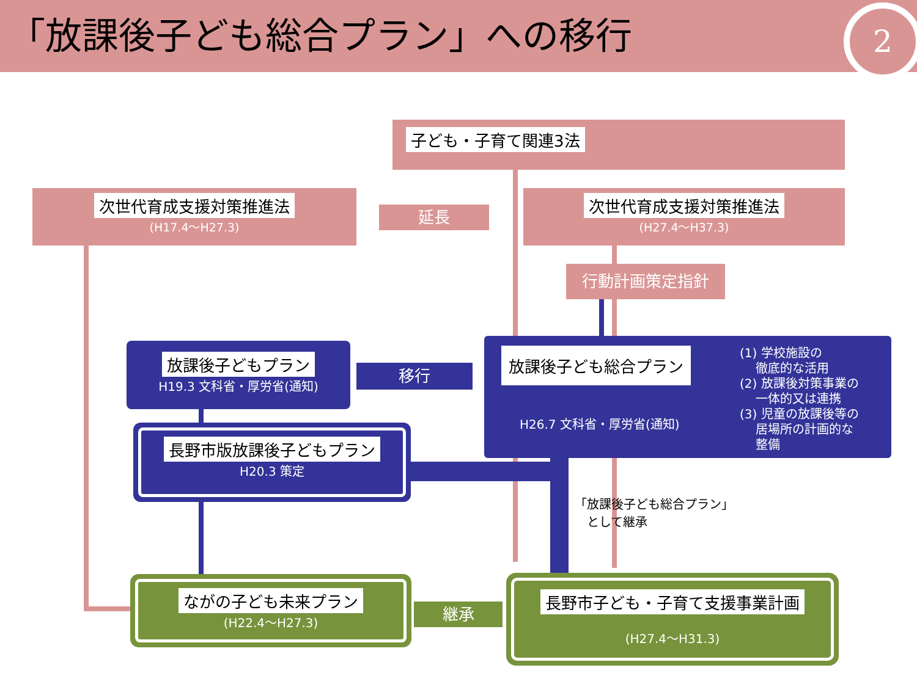「放課後子ども総合プラン」への移行
2
子ども・子育て関連3法
次世代育成支援対策推進法
(H17.4～H27.3)
延長
次世代育成支援対策推進法
(H27.4～H37.3)
行動計画策定指針
放課後子どもプラン
H19.3 文科省・厚労省(通知)
移行
放課後子ども総合プラン
H26.7 文科省・厚労省(通知)
(1) 学校施設の
　 徹底的な活用
(2) 放課後対策事業の
　 一体的又は連携
(3) 児童の放課後等の
　 居場所の計画的な
　 整備
長野市版放課後子どもプラン
H20.3 策定
「放課後子ども総合プラン」
　として継承
ながの子ども未来プラン
(H22.4～H27.3)
継承
長野市子ども・子育て支援事業計画
(H27.4～H31.3)